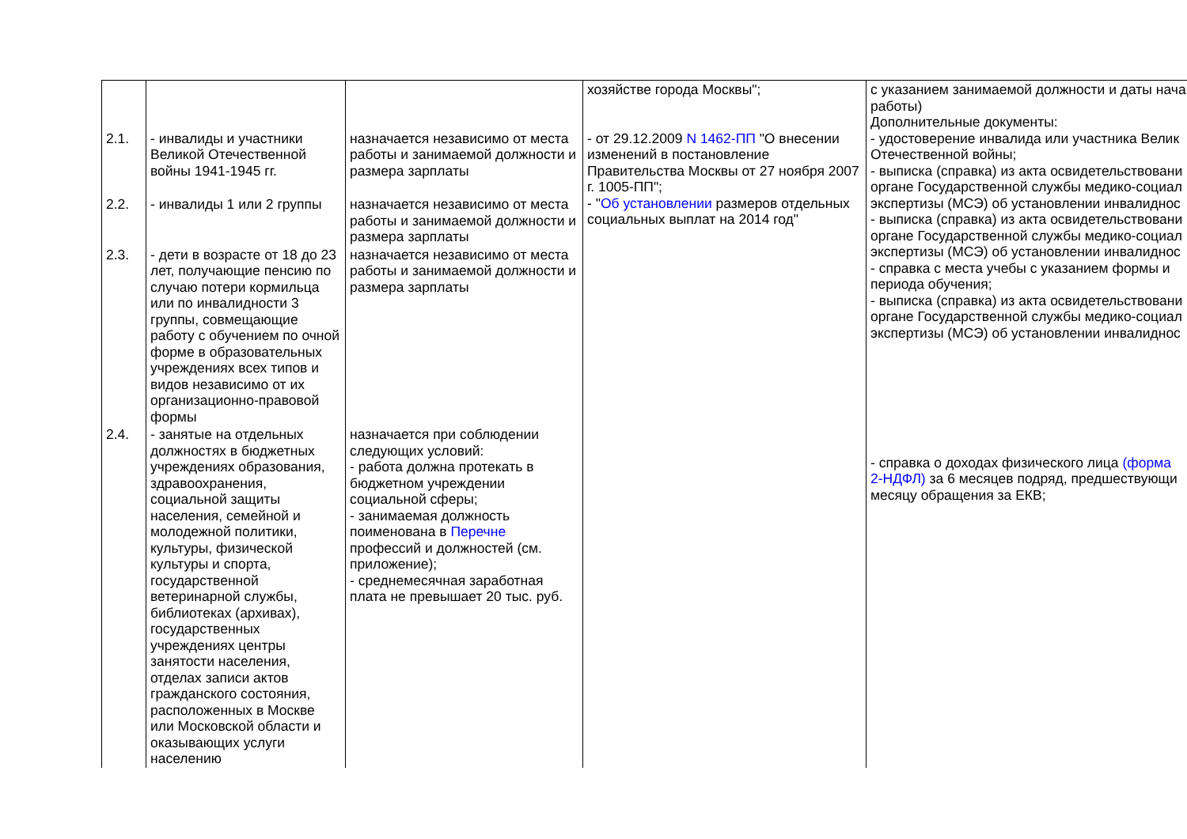| 2.1. | - инвалиды и участники Великой Отечественной войны 1941-1945 гг. | назначается независимо от места работы и занимаемой должности и размера зарплаты | хозяйстве города Москвы"; - от 29.12.2009 N 1462-ПП "О внесении изменений в постановление Правительства Москвы от 27 ноября 2007 г. 1005-ПП"; - " Об установлении размеров отдельных социальных выплат на 2014 год" | с указанием занимаемой должности и даты нача работы) Дополнительные документы: - удостоверение инвалида или участника Велик Отечественной войны; - выписка (справка) из акта освидетельствовани органе Государственной службы медико-социал экспертизы (МСЭ) об установлении инвалиднос - выписка (справка) из акта освидетельствовани органе Государственной службы медико-социал экспертизы (МСЭ) об установлении инвалиднос - справка с места учебы с указанием формы и периода обучения; - выписка (справка) из акта освидетельствовани органе Государственной службы медико-социал экспертизы (МСЭ) об установлении инвалиднос - справка о доходах физического лица (форма 2-НДФЛ) за 6 месяцев подряд, предшествующи месяцу обращения за ЕКВ; |
| 2.2. | - инвалиды 1 или 2 группы | назначается независимо от места работы и занимаемой должности и размера зарплаты | | |
| 2.3. | - дети в возрасте от 18 до 23 лет, получающие пенсию по случаю потери кормильца или по инвалидности 3 группы, совмещающие работу с обучением по очной форме в образовательных учреждениях всех типов и видов независимо от их организационно-правовой формы | назначается независимо от места работы и занимаемой должности и размера зарплаты | | |
| 2.4. | - занятые на отдельных должностях в бюджетных учреждениях образования, здравоохранения, социальной защиты населения, семейной и молодежной политики, культуры, физической культуры и спорта, государственной ветеринарной службы, библиотеках (архивах), государственных учреждениях центры занятости населения, отделах записи актов гражданского состояния, расположенных в Москве или Московской области и оказывающих услуги населению | назначается при соблюдении следующих условий: - работа должна протекать в бюджетном учреждении социальной сферы; - занимаемая должность поименована в Перечне профессий и должностей (см. приложение); - среднемесячная заработная плата не превышает 20 тыс. руб. | | |